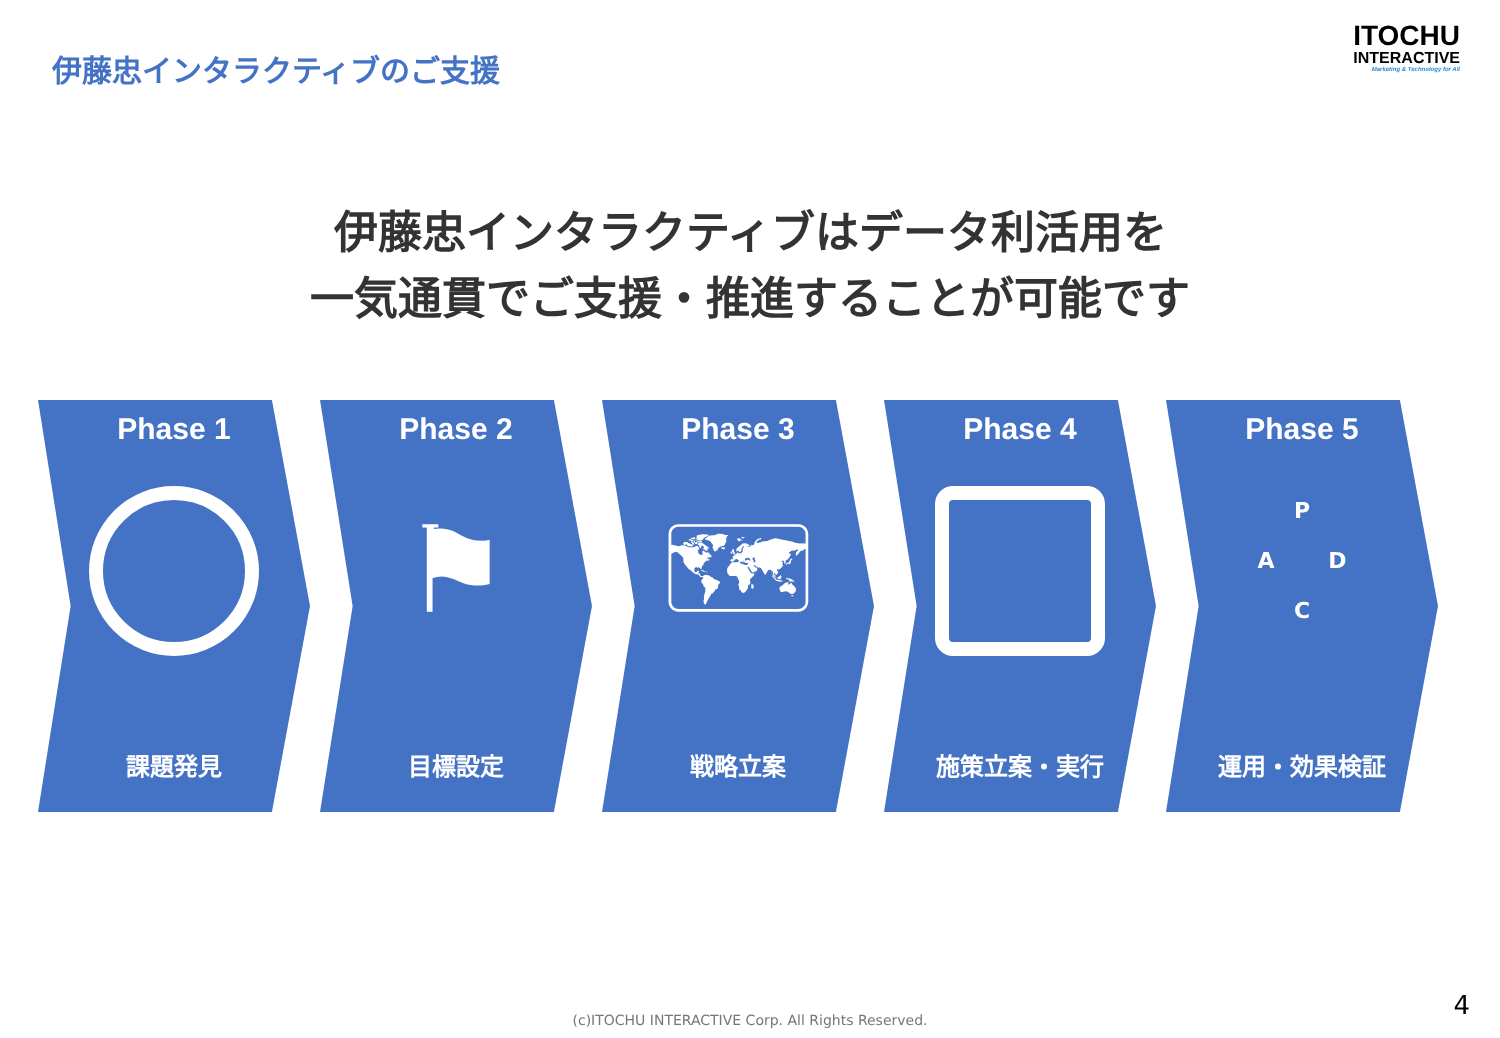伊藤忠インタラクティブのご支援
ITOCHU
INTERACTIVE
Marketing & Technology for All
伊藤忠インタラクティブはデータ利活用を
一気通貫でご支援・推進することが可能です
Phase 1
課題発見
Phase 2
⚑
目標設定
Phase 3
🗺
戦略立案
Phase 4
施策立案・実行
Phase 5
P
A D
C
運用・効果検証
(c)ITOCHU INTERACTIVE Corp. All Rights Reserved.
4